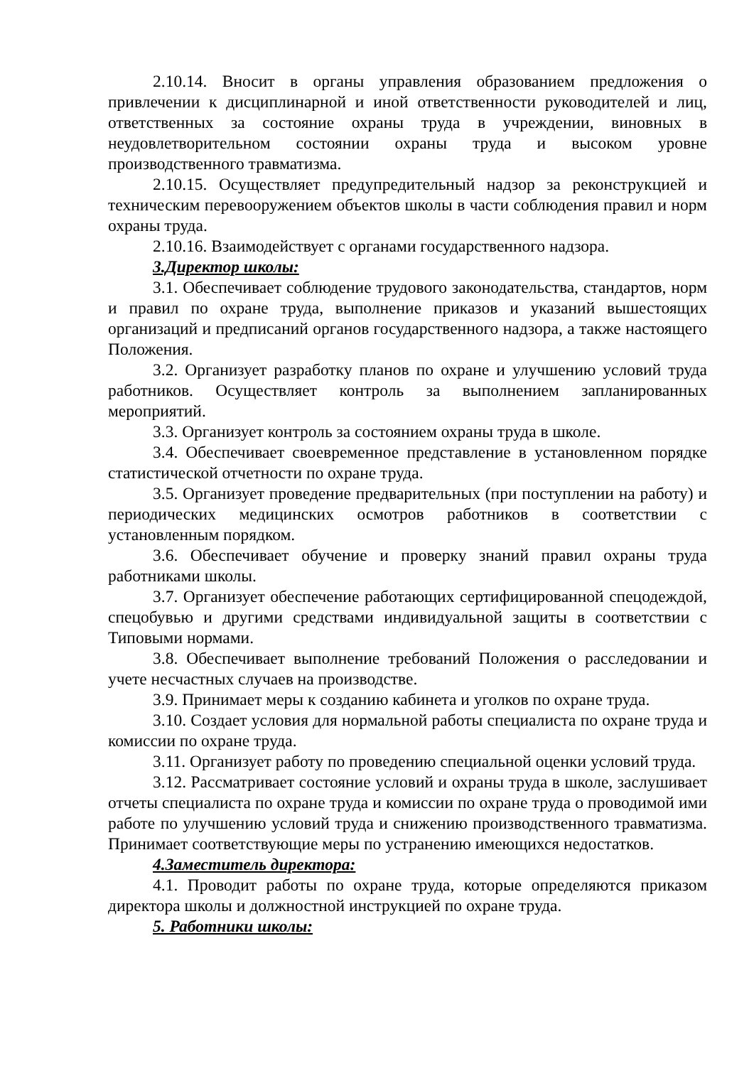2.10.14. Вносит в органы управления образованием предложения о привлечении к дисциплинарной и иной ответственности руководителей и лиц, ответственных за состояние охраны труда в учреждении, виновных в неудовлетворительном состоянии охраны труда и высоком уровне производственного травматизма.
2.10.15. Осуществляет предупредительный надзор за реконструкцией и техническим перевооружением объектов школы в части соблюдения правил и норм охраны труда.
2.10.16. Взаимодействует с органами государственного надзора.
3.Директор школы:
3.1. Обеспечивает соблюдение трудового законодательства, стандартов, норм и правил по охране труда, выполнение приказов и указаний вышестоящих организаций и предписаний органов государственного надзора, а также настоящего Положения.
3.2. Организует разработку планов по охране и улучшению условий труда работников. Осуществляет контроль за выполнением запланированных мероприятий.
3.3. Организует контроль за состоянием охраны труда в школе.
3.4. Обеспечивает своевременное представление в установленном порядке статистической отчетности по охране труда.
3.5. Организует проведение предварительных (при поступлении на работу) и периодических медицинских осмотров работников в соответствии с установленным порядком.
3.6. Обеспечивает обучение и проверку знаний правил охраны труда работниками школы.
3.7. Организует обеспечение работающих сертифицированной спецодеждой, спецобувью и другими средствами индивидуальной защиты в соответствии с Типовыми нормами.
3.8. Обеспечивает выполнение требований Положения о расследовании и учете несчастных случаев на производстве.
3.9. Принимает меры к созданию кабинета и уголков по охране труда.
3.10. Создает условия для нормальной работы специалиста по охране труда и комиссии по охране труда.
3.11. Организует работу по проведению специальной оценки условий труда.
3.12. Рассматривает состояние условий и охраны труда в школе, заслушивает отчеты специалиста по охране труда и комиссии по охране труда о проводимой ими работе по улучшению условий труда и снижению производственного травматизма. Принимает соответствующие меры по устранению имеющихся недостатков.
4.Заместитель директора:
4.1. Проводит работы по охране труда, которые определяются приказом директора школы и должностной инструкцией по охране труда.
5. Работники школы: